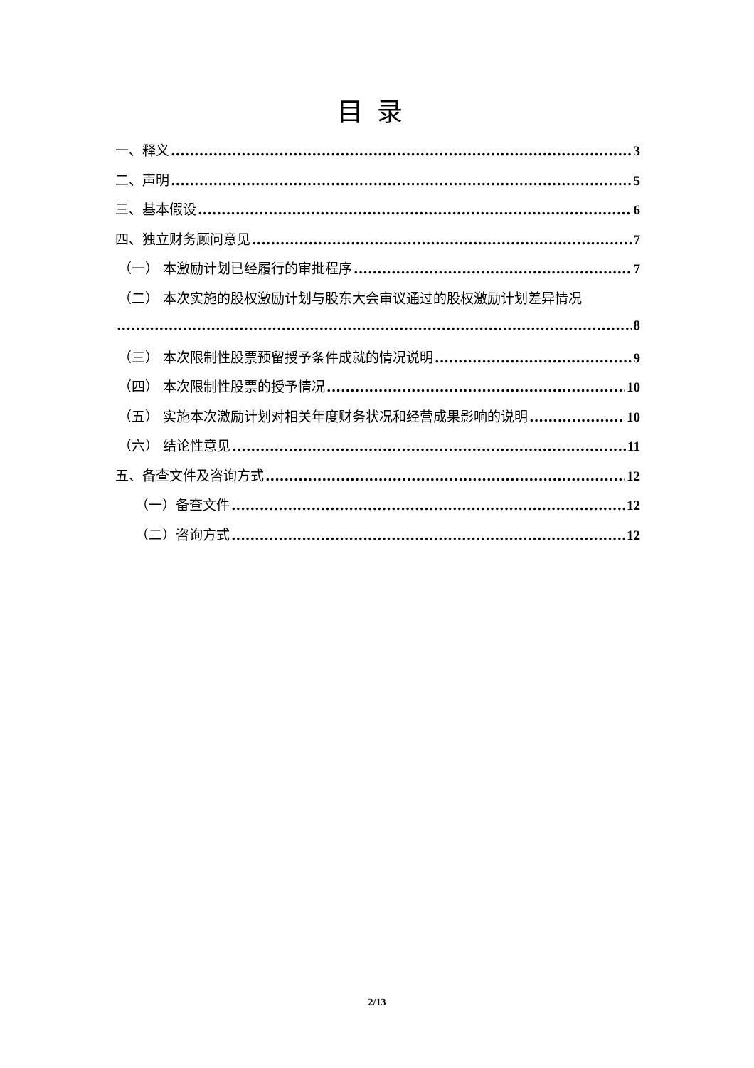目录
一、释义 3
二、声明 5
三、基本假设 6
四、独立财务顾问意见 7
（一） 本激励计划已经履行的审批程序 7
（二） 本次实施的股权激励计划与股东大会审议通过的股权激励计划差异情况
8
（三） 本次限制性股票预留授予条件成就的情况说明 9
（四） 本次限制性股票的授予情况 10
（五） 实施本次激励计划对相关年度财务状况和经营成果影响的说明 10
（六） 结论性意见 11
五、备查文件及咨询方式 12
（一）备查文件 12
（二）咨询方式 12
2/13